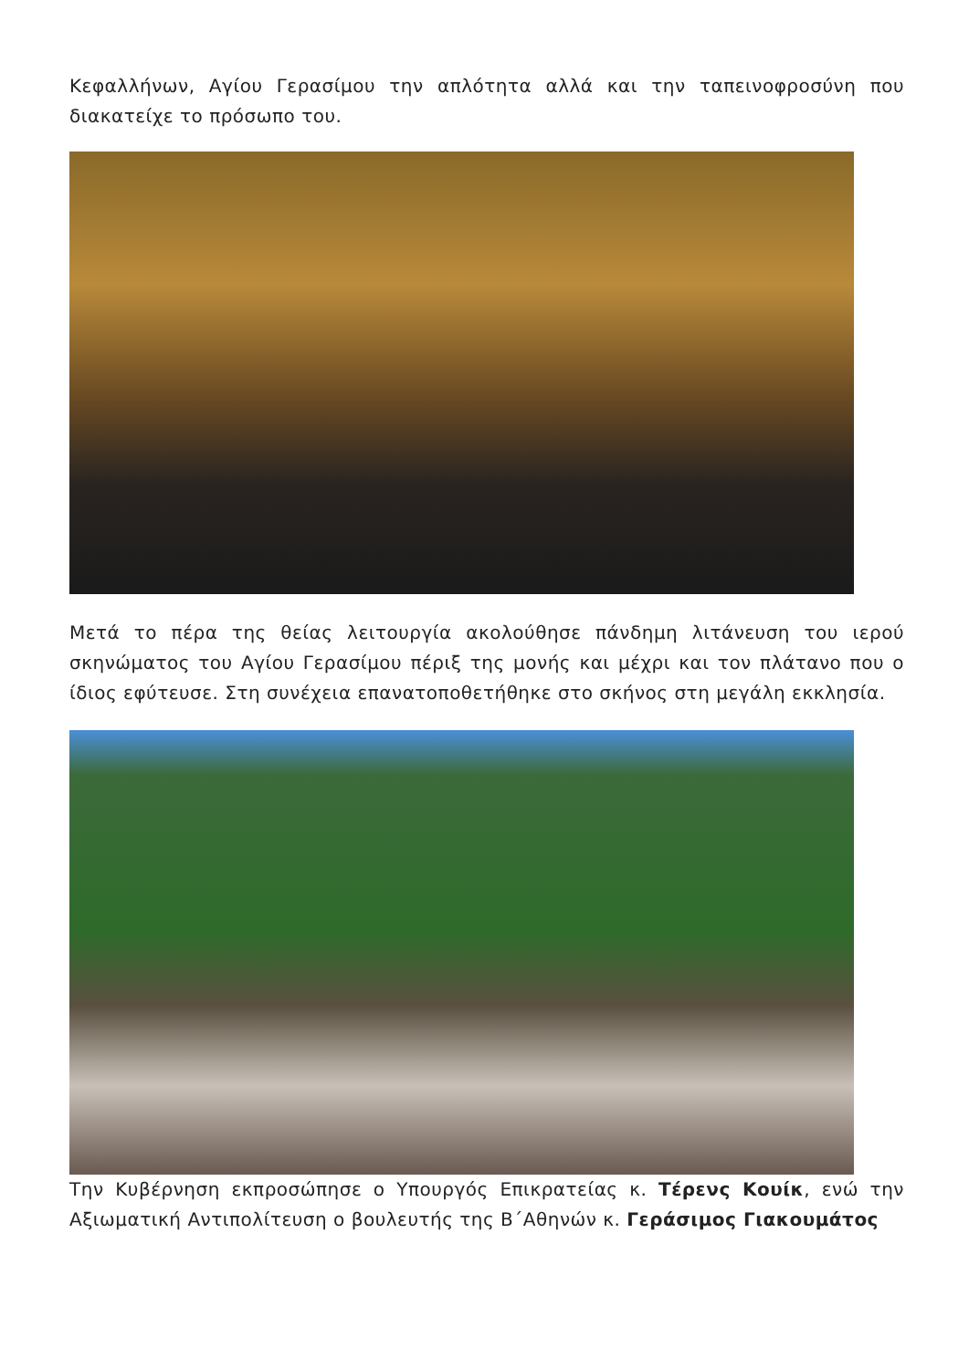Κεφαλλήνων, Αγίου Γερασίμου την απλότητα αλλά και την ταπεινοφροσύνη που διακατείχε το πρόσωπο του.
Μετά το πέρα της θείας λειτουργία ακολούθησε πάνδημη λιτάνευση του ιερού σκηνώματος του Αγίου Γερασίμου πέριξ της μονής και μέχρι και τον πλάτανο που ο ίδιος εφύτευσε. Στη συνέχεια επανατοποθετήθηκε στο σκήνος στη μεγάλη εκκλησία.
Την Κυβέρνηση εκπροσώπησε ο Υπουργός Επικρατείας κ. Τέρενς Κουίκ, ενώ την Αξιωματική Αντιπολίτευση ο βουλευτής της Β΄Αθηνών κ. Γεράσιμος Γιακουμάτος